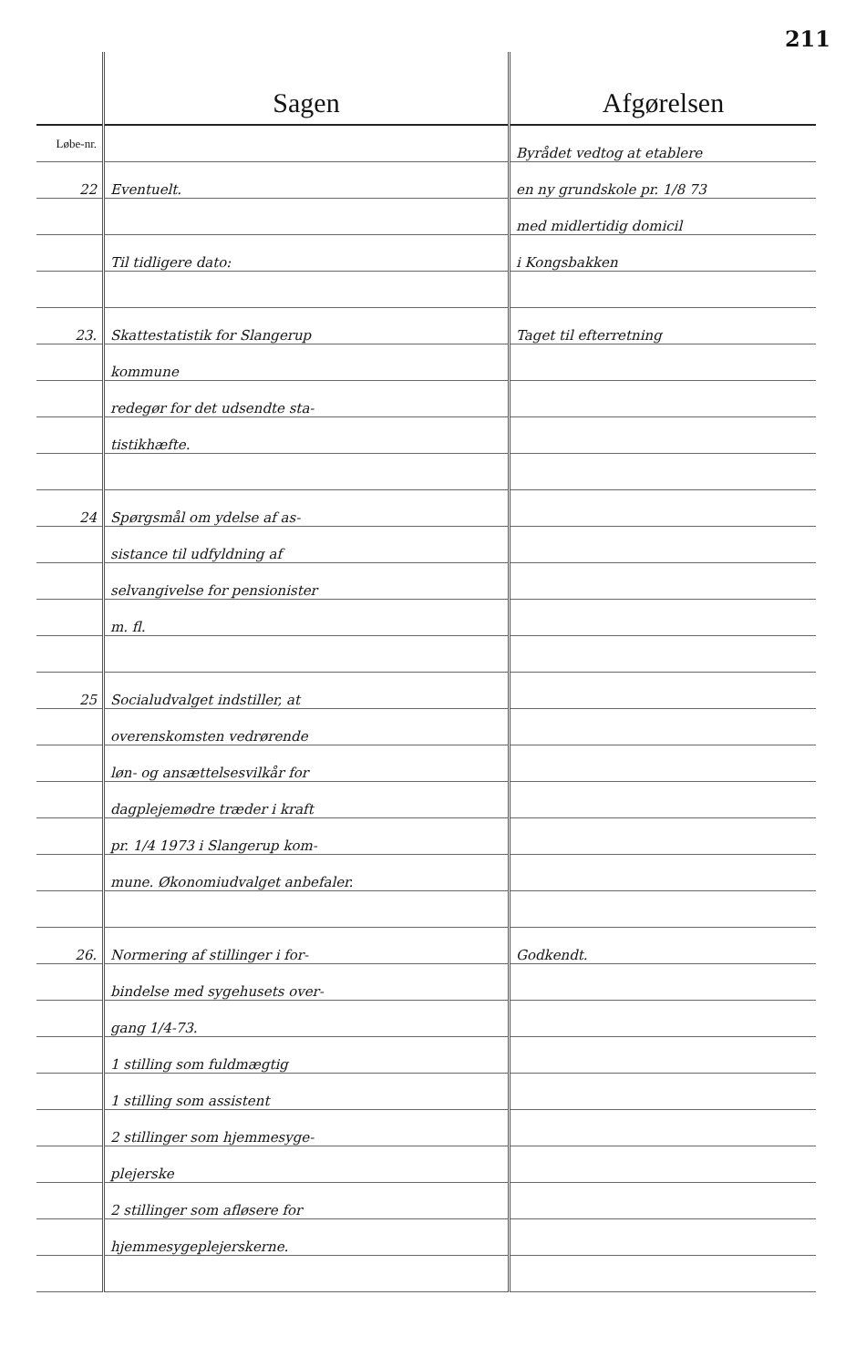211
| | Sagen | Afgørelsen |
| --- | --- | --- |
| Løbe-nr. | | Byrådet vedtog at etablere |
| 22 | Eventuelt. | en ny grundskole pr. 1/8 73 |
| | | med midlertidig domicil |
| | Til tidligere dato: | i Kongsbakken |
| 23. | Skattestatistik for Slangerup | Taget til efterretning |
| | kommune | |
| | redegør for det udsendte sta- | |
| | tistikhæfte. | |
| 24 | Spørgsmål om ydelse af as- | |
| | sistance til udfyldning af | |
| | selvangivelse for pensionister | |
| | m. fl. | |
| 25 | Socialudvalget indstiller, at | |
| | overenskomsten vedrørende | |
| | løn- og ansættelsesvilkår for | |
| | dagplejemødre træder i kraft | |
| | pr. 1/4 1973 i Slangerup kom- | |
| | mune. Økonomiudvalget anbefaler. | |
| 26. | Normering af stillinger i for- | Godkendt. |
| | bindelse med sygehusets over- | |
| | gang 1/4-73. | |
| | 1 stilling som fuldmægtig | |
| | 1 stilling som assistent | |
| | 2 stillinger som hjemmesyge- | |
| | plejerske | |
| | 2 stillinger som afløsere for | |
| | hjemmesygeplejerskerne. | |